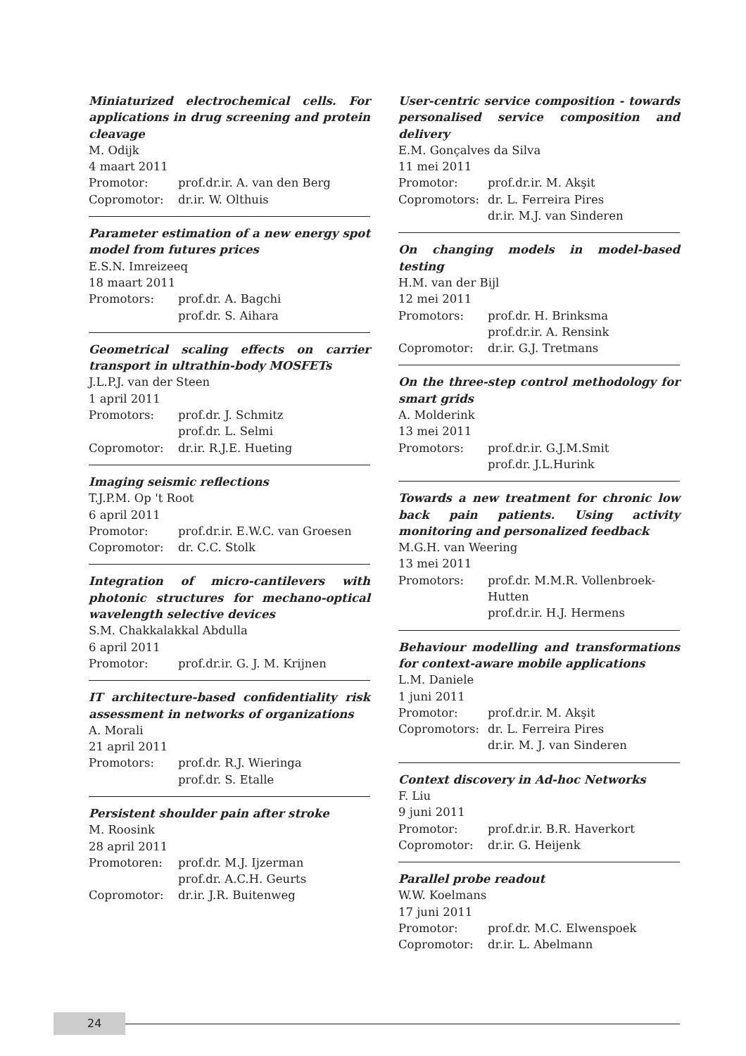Miniaturized electrochemical cells. For applications in drug screening and protein cleavage
M. Odijk
4 maart 2011
Promotor: prof.dr.ir. A. van den Berg
Copromotor: dr.ir. W. Olthuis
Parameter estimation of a new energy spot model from futures prices
E.S.N. Imreizeeq
18 maart 2011
Promotors: prof.dr. A. Bagchi
prof.dr. S. Aihara
Geometrical scaling effects on carrier transport in ultrathin-body MOSFETs
J.L.P.J. van der Steen
1 april 2011
Promotors: prof.dr. J. Schmitz
prof.dr. L. Selmi
Copromotor: dr.ir. R.J.E. Hueting
Imaging seismic reflections
T.J.P.M. Op 't Root
6 april 2011
Promotor: prof.dr.ir. E.W.C. van Groesen
Copromotor: dr. C.C. Stolk
Integration of micro-cantilevers with photonic structures for mechano-optical wavelength selective devices
S.M. Chakkalakkal Abdulla
6 april 2011
Promotor: prof.dr.ir. G. J. M. Krijnen
IT architecture-based confidentiality risk assessment in networks of organizations
A. Morali
21 april 2011
Promotors: prof.dr. R.J. Wieringa
prof.dr. S. Etalle
Persistent shoulder pain after stroke
M. Roosink
28 april 2011
Promotoren: prof.dr. M.J. Ijzerman
prof.dr. A.C.H. Geurts
Copromotor: dr.ir. J.R. Buitenweg
User-centric service composition - towards personalised service composition and delivery
E.M. Gonçalves da Silva
11 mei 2011
Promotor: prof.dr.ir. M. Akşit
Copromotors: dr. L. Ferreira Pires
dr.ir. M.J. van Sinderen
On changing models in model-based testing
H.M. van der Bijl
12 mei 2011
Promotors: prof.dr. H. Brinksma
prof.dr.ir. A. Rensink
Copromotor: dr.ir. G.J. Tretmans
On the three-step control methodology for smart grids
A. Molderink
13 mei 2011
Promotors: prof.dr.ir. G.J.M.Smit
prof.dr. J.L.Hurink
Towards a new treatment for chronic low back pain patients. Using activity monitoring and personalized feedback
M.G.H. van Weering
13 mei 2011
Promotors: prof.dr. M.M.R. Vollenbroek-Hutten
prof.dr.ir. H.J. Hermens
Behaviour modelling and transformations for context-aware mobile applications
L.M. Daniele
1 juni 2011
Promotor: prof.dr.ir. M. Akşit
Copromotors: dr. L. Ferreira Pires
dr.ir. M. J. van Sinderen
Context discovery in Ad-hoc Networks
F. Liu
9 juni 2011
Promotor: prof.dr.ir. B.R. Haverkort
Copromotor: dr.ir. G. Heijenk
Parallel probe readout
W.W. Koelmans
17 juni 2011
Promotor: prof.dr. M.C. Elwenspoek
Copromotor: dr.ir. L. Abelmann
24